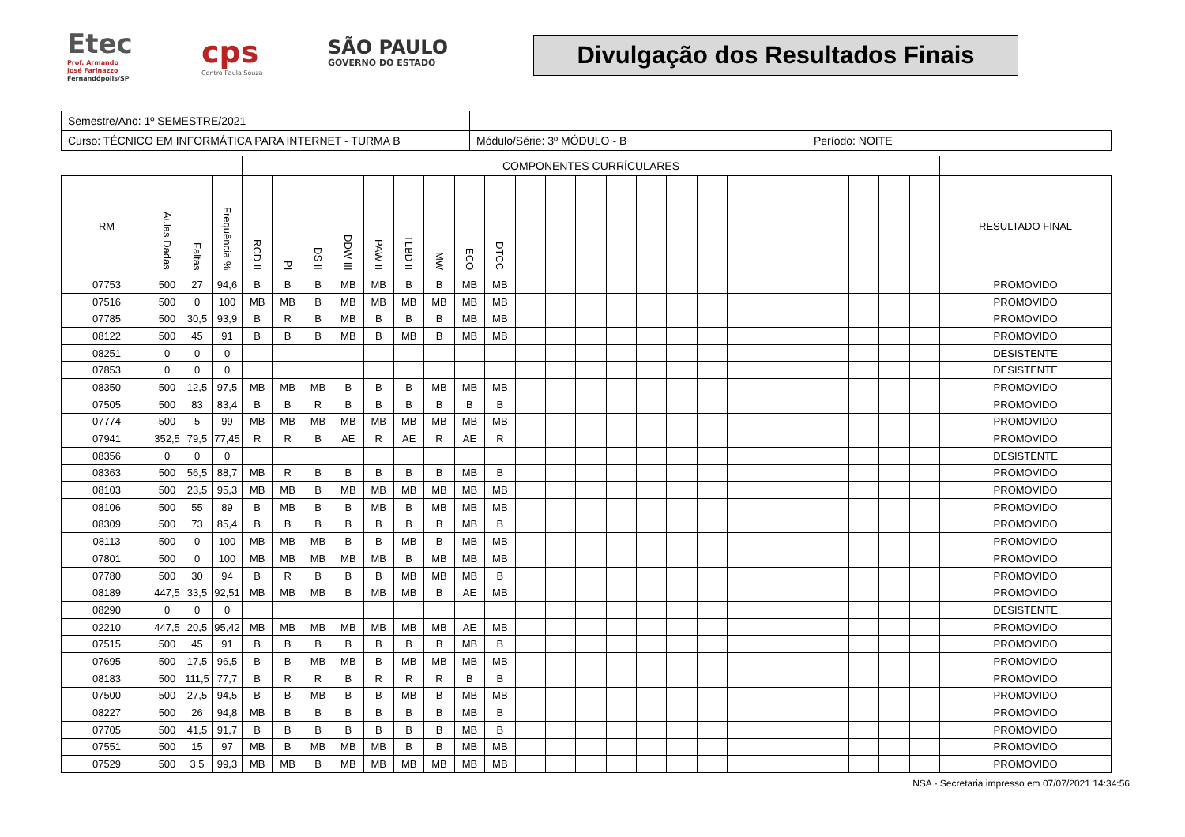Etec
Prof. Armando
José Farinazzo
Fernandópolis/SP
cps
Centro Paula Souza
SÃO PAULO
GOVERNO DO ESTADO
Divulgação dos Resultados Finais
| Semestre/Ano: 1º SEMESTRE/2021 | | |
| Curso: TÉCNICO EM INFORMÁTICA PARA INTERNET - TURMA B | Módulo/Série: 3º MÓDULO - B | Período: NOITE |
| | | | | COMPONENTES CURRÍCULARES | | | | | | | | | | | | | | | | | | | | | | | |
| --- | --- | --- | --- | --- | --- | --- | --- | --- | --- | --- | --- | --- | --- | --- | --- | --- | --- | --- | --- | --- | --- | --- | --- | --- | --- | --- | --- |
| RM | Aulas Dadas | Faltas | Frequência % | RCD II | PI | DS II | DDW III | PAW II | TLBD II | MW | ECO | DTCC | | | | | | | | | | | | | | | RESULTADO FINAL |
| 07753 | 500 | 27 | 94,6 | B | B | B | MB | MB | B | B | MB | MB | | | | | | | | | | | | | | | PROMOVIDO |
| 07516 | 500 | 0 | 100 | MB | MB | B | MB | MB | MB | MB | MB | MB | | | | | | | | | | | | | | | PROMOVIDO |
| 07785 | 500 | 30,5 | 93,9 | B | R | B | MB | B | B | B | MB | MB | | | | | | | | | | | | | | | PROMOVIDO |
| 08122 | 500 | 45 | 91 | B | B | B | MB | B | MB | B | MB | MB | | | | | | | | | | | | | | | PROMOVIDO |
| 08251 | 0 | 0 | 0 | | | | | | | | | | | | | | | | | | | | | | | | DESISTENTE |
| 07853 | 0 | 0 | 0 | | | | | | | | | | | | | | | | | | | | | | | | DESISTENTE |
| 08350 | 500 | 12,5 | 97,5 | MB | MB | MB | B | B | B | MB | MB | MB | | | | | | | | | | | | | | | PROMOVIDO |
| 07505 | 500 | 83 | 83,4 | B | B | R | B | B | B | B | B | B | | | | | | | | | | | | | | | PROMOVIDO |
| 07774 | 500 | 5 | 99 | MB | MB | MB | MB | MB | MB | MB | MB | MB | | | | | | | | | | | | | | | PROMOVIDO |
| 07941 | 352,5 | 79,5 | 77,45 | R | R | B | AE | R | AE | R | AE | R | | | | | | | | | | | | | | | PROMOVIDO |
| 08356 | 0 | 0 | 0 | | | | | | | | | | | | | | | | | | | | | | | | DESISTENTE |
| 08363 | 500 | 56,5 | 88,7 | MB | R | B | B | B | B | B | MB | B | | | | | | | | | | | | | | | PROMOVIDO |
| 08103 | 500 | 23,5 | 95,3 | MB | MB | B | MB | MB | MB | MB | MB | MB | | | | | | | | | | | | | | | PROMOVIDO |
| 08106 | 500 | 55 | 89 | B | MB | B | B | MB | B | MB | MB | MB | | | | | | | | | | | | | | | PROMOVIDO |
| 08309 | 500 | 73 | 85,4 | B | B | B | B | B | B | B | MB | B | | | | | | | | | | | | | | | PROMOVIDO |
| 08113 | 500 | 0 | 100 | MB | MB | MB | B | B | MB | B | MB | MB | | | | | | | | | | | | | | | PROMOVIDO |
| 07801 | 500 | 0 | 100 | MB | MB | MB | MB | MB | B | MB | MB | MB | | | | | | | | | | | | | | | PROMOVIDO |
| 07780 | 500 | 30 | 94 | B | R | B | B | B | MB | MB | MB | B | | | | | | | | | | | | | | | PROMOVIDO |
| 08189 | 447,5 | 33,5 | 92,51 | MB | MB | MB | B | MB | MB | B | AE | MB | | | | | | | | | | | | | | | PROMOVIDO |
| 08290 | 0 | 0 | 0 | | | | | | | | | | | | | | | | | | | | | | | | DESISTENTE |
| 02210 | 447,5 | 20,5 | 95,42 | MB | MB | MB | MB | MB | MB | MB | AE | MB | | | | | | | | | | | | | | | PROMOVIDO |
| 07515 | 500 | 45 | 91 | B | B | B | B | B | B | B | MB | B | | | | | | | | | | | | | | | PROMOVIDO |
| 07695 | 500 | 17,5 | 96,5 | B | B | MB | MB | B | MB | MB | MB | MB | | | | | | | | | | | | | | | PROMOVIDO |
| 08183 | 500 | 111,5 | 77,7 | B | R | R | B | R | R | R | B | B | | | | | | | | | | | | | | | PROMOVIDO |
| 07500 | 500 | 27,5 | 94,5 | B | B | MB | B | B | MB | B | MB | MB | | | | | | | | | | | | | | | PROMOVIDO |
| 08227 | 500 | 26 | 94,8 | MB | B | B | B | B | B | B | MB | B | | | | | | | | | | | | | | | PROMOVIDO |
| 07705 | 500 | 41,5 | 91,7 | B | B | B | B | B | B | B | MB | B | | | | | | | | | | | | | | | PROMOVIDO |
| 07551 | 500 | 15 | 97 | MB | B | MB | MB | MB | B | B | MB | MB | | | | | | | | | | | | | | | PROMOVIDO |
| 07529 | 500 | 3,5 | 99,3 | MB | MB | B | MB | MB | MB | MB | MB | MB | | | | | | | | | | | | | | | PROMOVIDO |
NSA - Secretaria impresso em 07/07/2021 14:34:56